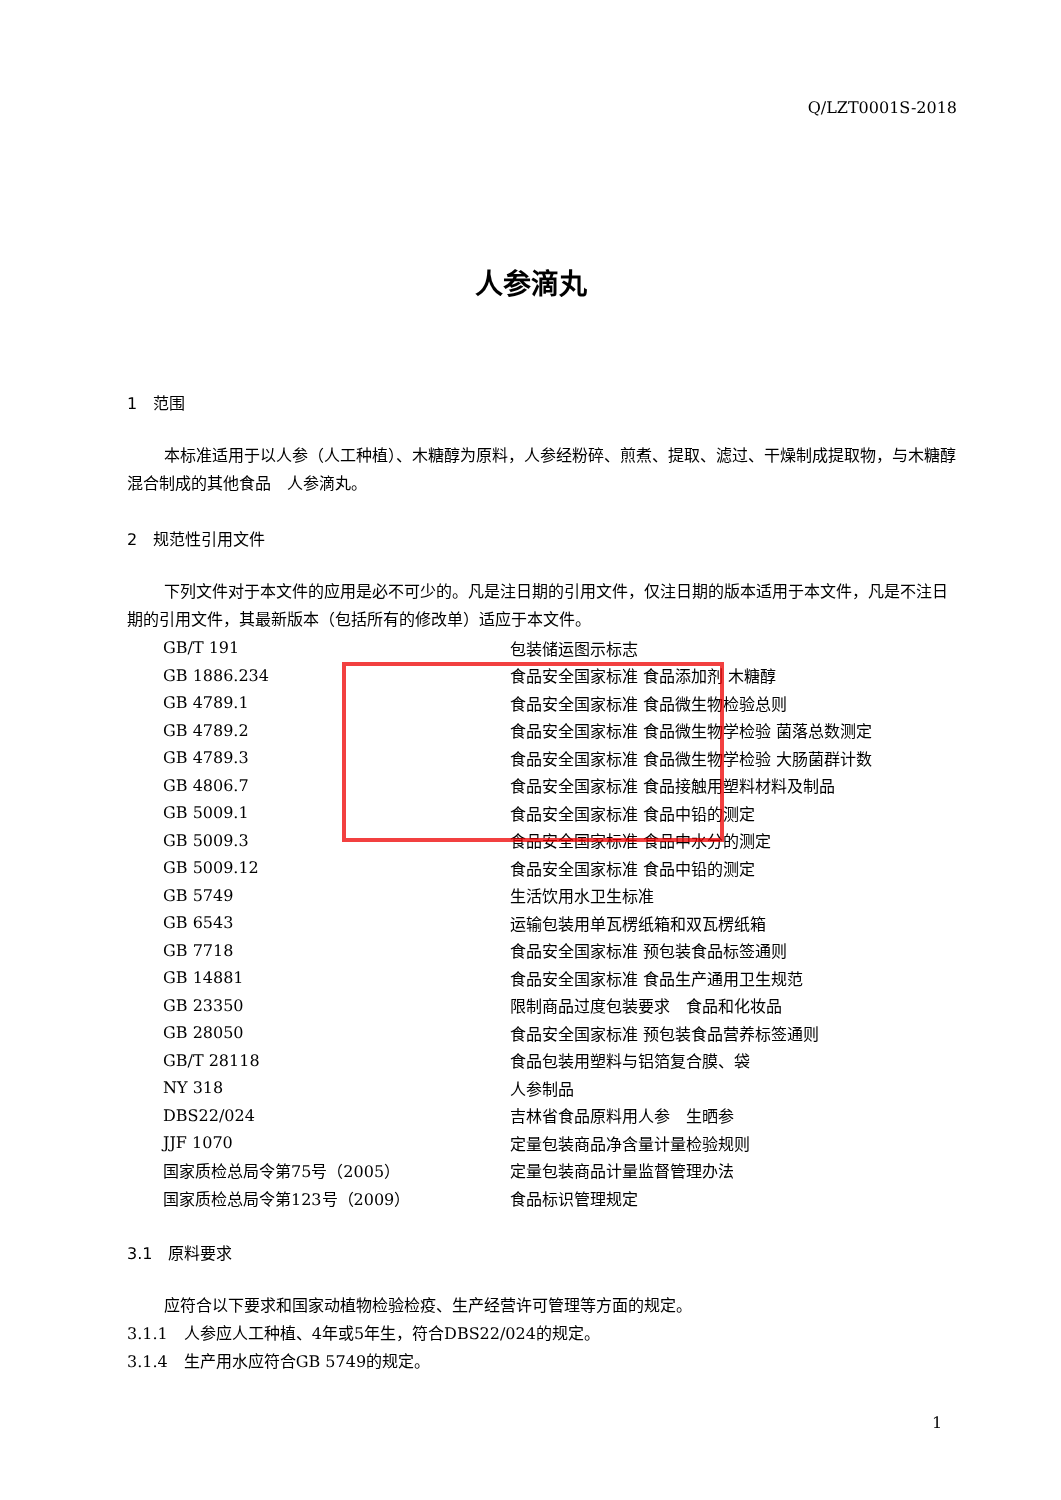Q/LZT0001S-2018
人参滴丸
1　范围
本标准适用于以人参（人工种植）、木糖醇为原料，人参经粉碎、煎煮、提取、滤过、干燥制成提取物，与木糖醇混合制成的其他食品　人参滴丸。
2　规范性引用文件
下列文件对于本文件的应用是必不可少的。凡是注日期的引用文件，仅注日期的版本适用于本文件，凡是不注日期的引用文件，其最新版本（包括所有的修改单）适应于本文件。
| GB/T 191 | 包装储运图示标志 |
| GB 1886.234 | 食品安全国家标准 食品添加剂 木糖醇 |
| GB 4789.1 | 食品安全国家标准 食品微生物检验总则 |
| GB 4789.2 | 食品安全国家标准 食品微生物学检验 菌落总数测定 |
| GB 4789.3 | 食品安全国家标准 食品微生物学检验 大肠菌群计数 |
| GB 4806.7 | 食品安全国家标准 食品接触用塑料材料及制品 |
| GB 5009.1 | 食品安全国家标准 食品中铅的测定 |
| GB 5009.3 | 食品安全国家标准 食品中水分的测定 |
| GB 5009.12 | 食品安全国家标准 食品中铅的测定 |
| GB 5749 | 生活饮用水卫生标准 |
| GB 6543 | 运输包装用单瓦楞纸箱和双瓦楞纸箱 |
| GB 7718 | 食品安全国家标准 预包装食品标签通则 |
| GB 14881 | 食品安全国家标准 食品生产通用卫生规范 |
| GB 23350 | 限制商品过度包装要求 食品和化妆品 |
| GB 28050 | 食品安全国家标准 预包装食品营养标签通则 |
| GB/T 28118 | 食品包装用塑料与铝箔复合膜、袋 |
| NY 318 | 人参制品 |
| DBS22/024 | 吉林省食品原料用人参 生晒参 |
| JJF 1070 | 定量包装商品净含量计量检验规则 |
| 国家质检总局令第75号（2005） | 定量包装商品计量监督管理办法 |
| 国家质检总局令第123号（2009） | 食品标识管理规定 |
3.1　原料要求
应符合以下要求和国家动植物检验检疫、生产经营许可管理等方面的规定。
3.1.1　人参应人工种植、4年或5年生，符合DBS22/024的规定。
3.1.4　生产用水应符合GB 5749的规定。
1